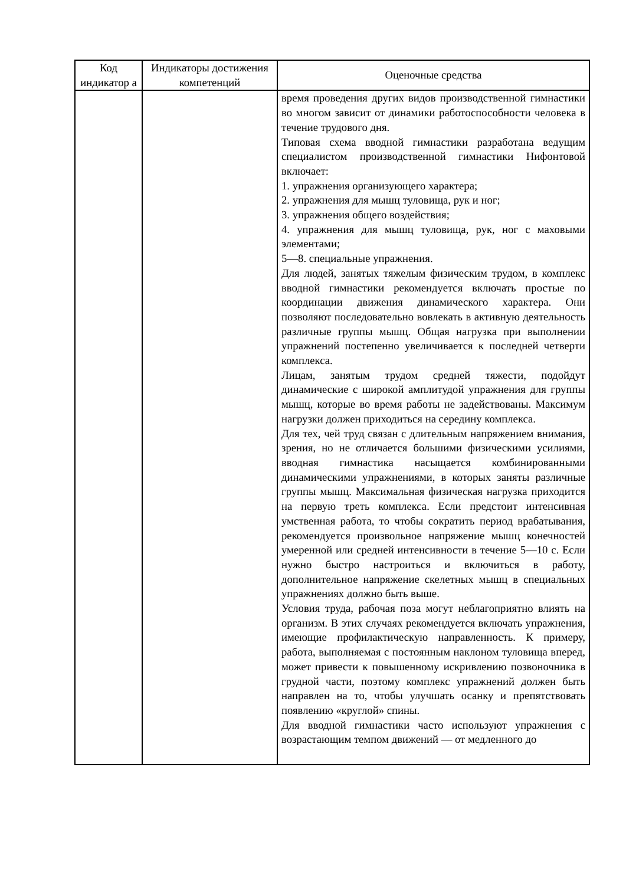| Код индикатор а | Индикаторы достижения компетенций | Оценочные средства |
| --- | --- | --- |
| | | время проведения других видов производственной гимнастики во многом зависит от динамики работоспособности человека в течение трудового дня. Типовая схема вводной гимнастики разработана ведущим специалистом производственной гимнастики Нифонтовой включает: 1. упражнения организующего характера; 2. упражнения для мышц туловища, рук и ног; 3. упражнения общего воздействия; 4. упражнения для мышц туловища, рук, ног с маховыми элементами; 5—8. специальные упражнения. Для людей, занятых тяжелым физическим трудом, в комплекс вводной гимнастики рекомендуется включать простые по координации движения динамического характера. Они позволяют последовательно вовлекать в активную деятельность различные группы мышц. Общая нагрузка при выполнении упражнений постепенно увеличивается к последней четверти комплекса. Лицам, занятым трудом средней тяжести, подойдут динамические с широкой амплитудой упражнения для группы мышц, которые во время работы не задействованы. Максимум нагрузки должен приходиться на середину комплекса. Для тех, чей труд связан с длительным напряжением внимания, зрения, но не отличается большими физическими усилиями, вводная гимнастика насыщается комбинированными динамическими упражнениями, в которых заняты различные группы мышц. Максимальная физическая нагрузка приходится на первую треть комплекса. Если предстоит интенсивная умственная работа, то чтобы сократить период врабатывания, рекомендуется произвольное напряжение мышц конечностей умеренной или средней интенсивности в течение 5—10 с. Если нужно быстро настроиться и включиться в работу, дополнительное напряжение скелетных мышц в специальных упражнениях должно быть выше. Условия труда, рабочая поза могут неблагоприятно влиять на организм. В этих случаях рекомендуется включать упражнения, имеющие профилактическую направленность. К примеру, работа, выполняемая с постоянным наклоном туловища вперед, может привести к повышенному искривлению позвоночника в грудной части, поэтому комплекс упражнений должен быть направлен на то, чтобы улучшать осанку и препятствовать появлению «круглой» спины. Для вводной гимнастики часто используют упражнения с возрастающим темпом движений — от медленного до |